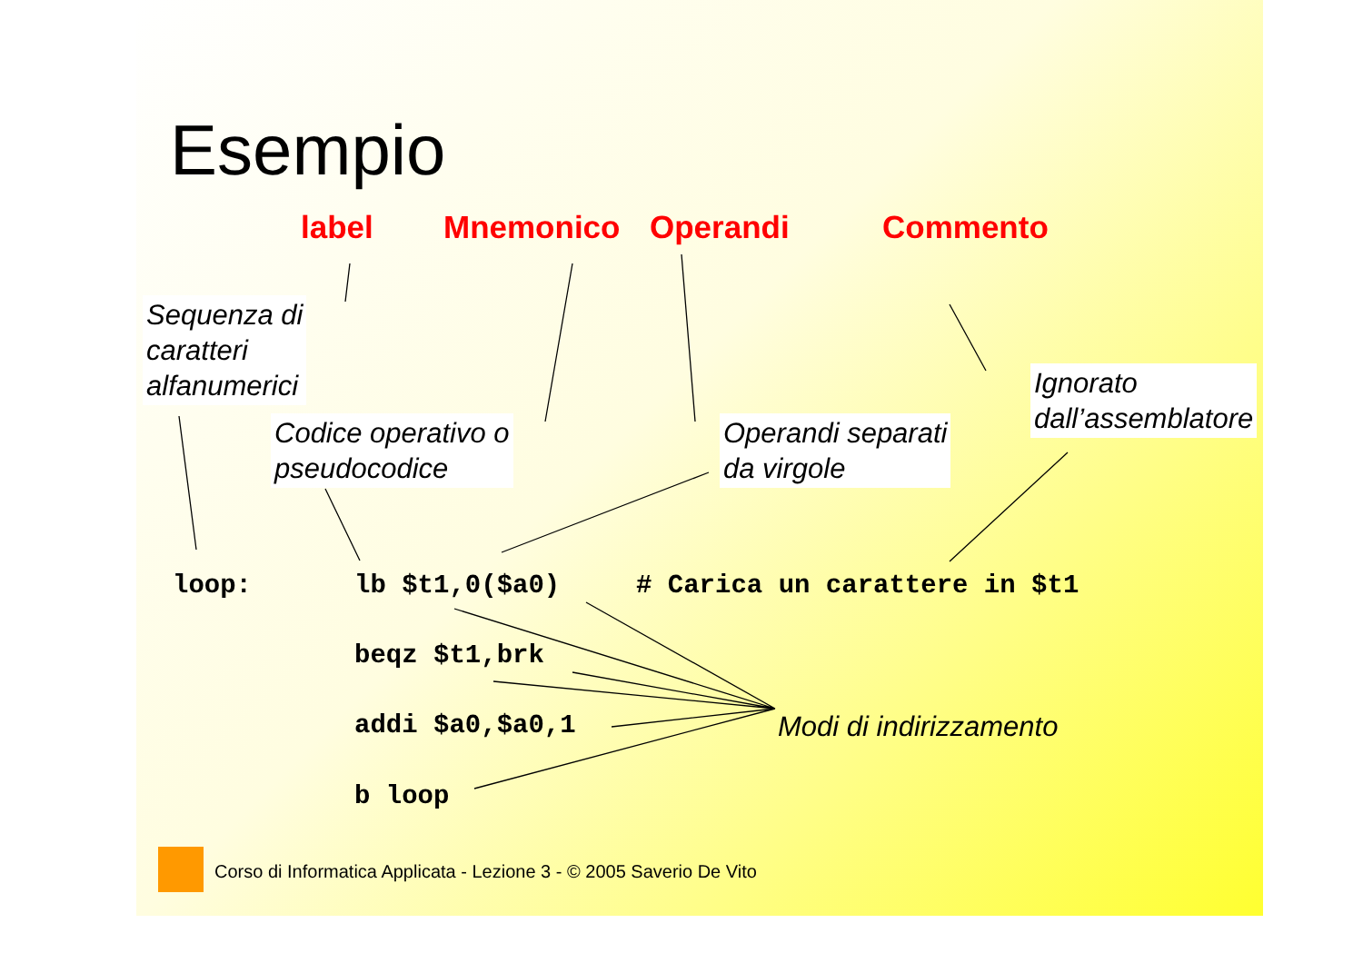Esempio
label Mnemonico Operandi Commento
Sequenza di
caratteri
alfanumerici
Codice operativo o
pseudocodice
Operandi separati
da virgole
Ignorato
dall’assemblatore
loop: lb $t1,0($a0) # Carica un carattere in $t1
beqz $t1,brk
addi $a0,$a0,1
b loop
Modi di indirizzamento
Corso di Informatica Applicata - Lezione 3 - © 2005 Saverio De Vito